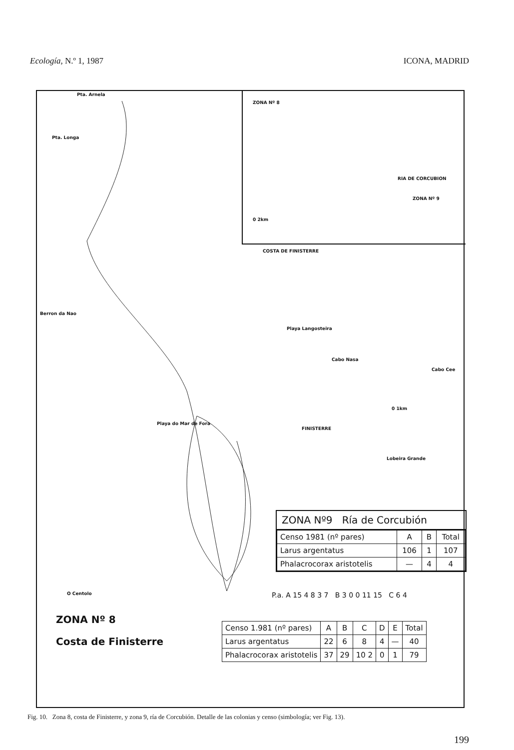Ecología, N.º 1, 1987 ICONA, MADRID
ZONA Nº 8
RIA DE CORCUBION
ZONA Nº 9
0 2km
COSTA DE FINISTERRE
Pta. Arnela
Pta. Longa
Berron da Nao
Playa Langosteira
Cabo Nasa
Cabo Cee
Playa do Mar de Fora
FINISTERRE
Lobeira Grande
O Centolo
0 1km
ZONA Nº9 Ría de Corcubión
| Censo 1981 (nº pares) | A | B | Total |
| --- | --- | --- | --- |
| Larus argentatus | 106 | 1 | 107 |
| Phalacrocorax aristotelis | — | 4 | 4 |
P.a. A 15 4 8 3 7 B 3 0 0 11 15 C 6 4
ZONA Nº 8
Costa de Finisterre
| Censo 1.981 (nº pares) | A | B | C | D | E | Total |
| --- | --- | --- | --- | --- | --- | --- |
| Larus argentatus | 22 | 6 | 8 | 4 | — | 40 |
| Phalacrocorax aristotelis | 37 | 29 | 10 2 | 0 | 1 | 79 |
Fig. 10. Zona 8, costa de Finisterre, y zona 9, ría de Corcubión. Detalle de las colonias y censo (simbología; ver Fig. 13).
199